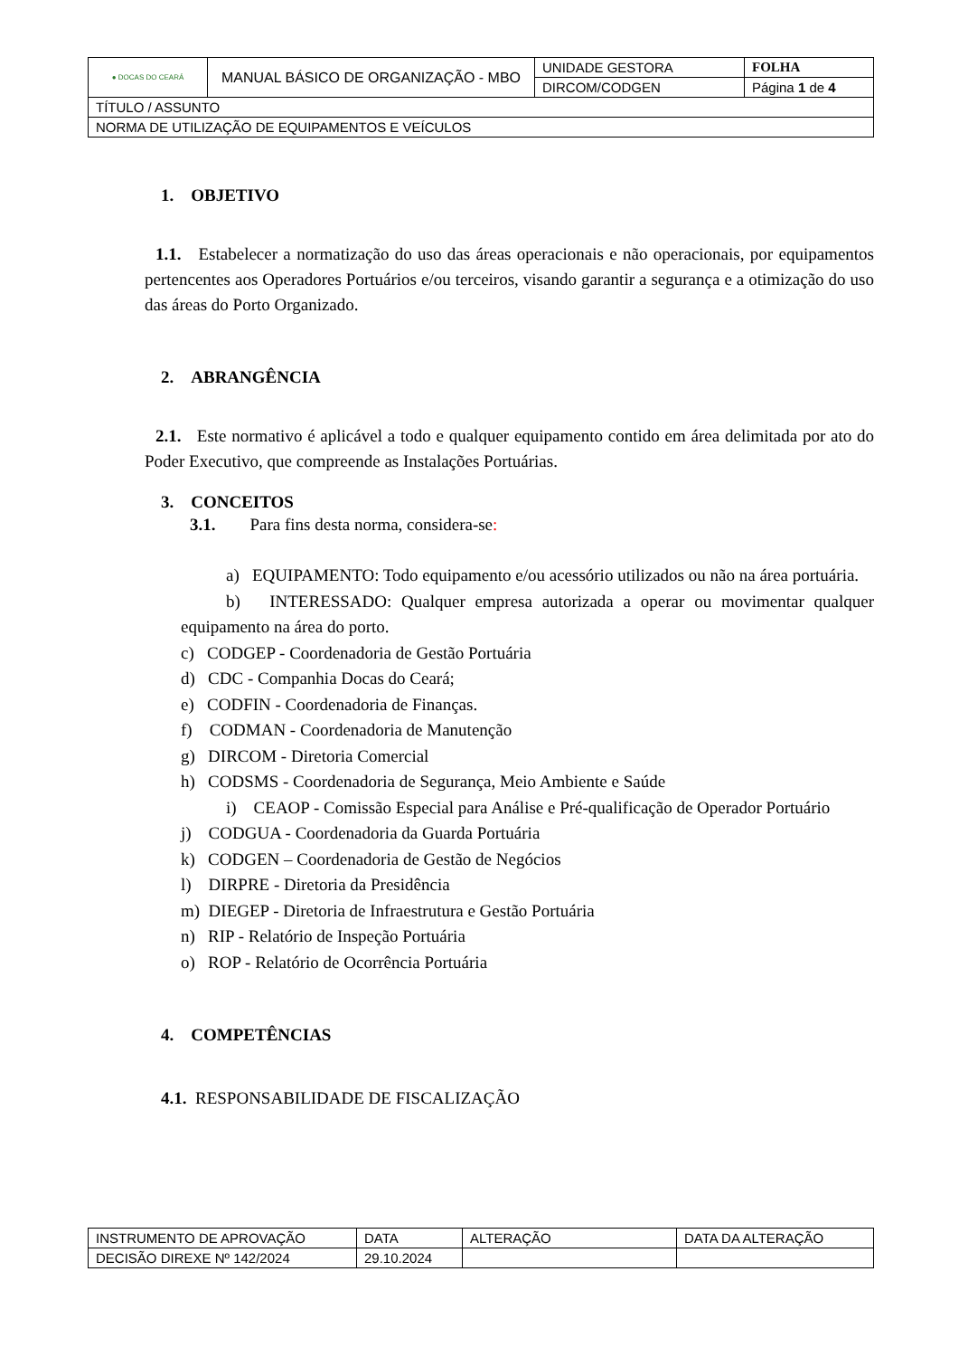| ● DOCAS DO CEARÁ | MANUAL BÁSICO DE ORGANIZAÇÃO - MBO | UNIDADE GESTORA | FOLHA |
| | | DIRCOM/CODGEN | Página 1 de 4 |
| TÍTULO / ASSUNTO | | | |
| NORMA DE UTILIZAÇÃO DE EQUIPAMENTOS E VEÍCULOS | | | |
1. OBJETIVO
1.1. Estabelecer a normatização do uso das áreas operacionais e não operacionais, por equipamentos pertencentes aos Operadores Portuários e/ou terceiros, visando garantir a segurança e a otimização do uso das áreas do Porto Organizado.
2. ABRANGÊNCIA
2.1. Este normativo é aplicável a todo e qualquer equipamento contido em área delimitada por ato do Poder Executivo, que compreende as Instalações Portuárias.
3. CONCEITOS
3.1. Para fins desta norma, considera-se:
a) EQUIPAMENTO: Todo equipamento e/ou acessório utilizados ou não na área portuária.
b) INTERESSADO: Qualquer empresa autorizada a operar ou movimentar qualquer equipamento na área do porto.
c) CODGEP - Coordenadoria de Gestão Portuária
d) CDC - Companhia Docas do Ceará;
e) CODFIN - Coordenadoria de Finanças.
f) CODMAN - Coordenadoria de Manutenção
g) DIRCOM - Diretoria Comercial
h) CODSMS - Coordenadoria de Segurança, Meio Ambiente e Saúde
i) CEAOP - Comissão Especial para Análise e Pré-qualificação de Operador Portuário
j) CODGUA - Coordenadoria da Guarda Portuária
k) CODGEN – Coordenadoria de Gestão de Negócios
l) DIRPRE - Diretoria da Presidência
m) DIEGEP - Diretoria de Infraestrutura e Gestão Portuária
n) RIP - Relatório de Inspeção Portuária
o) ROP - Relatório de Ocorrência Portuária
4. COMPETÊNCIAS
4.1. RESPONSABILIDADE DE FISCALIZAÇÃO
| INSTRUMENTO DE APROVAÇÃO | DATA | ALTERAÇÃO | DATA DA ALTERAÇÃO |
| --- | --- | --- | --- |
| DECISÃO DIREXE Nº 142/2024 | 29.10.2024 | | |